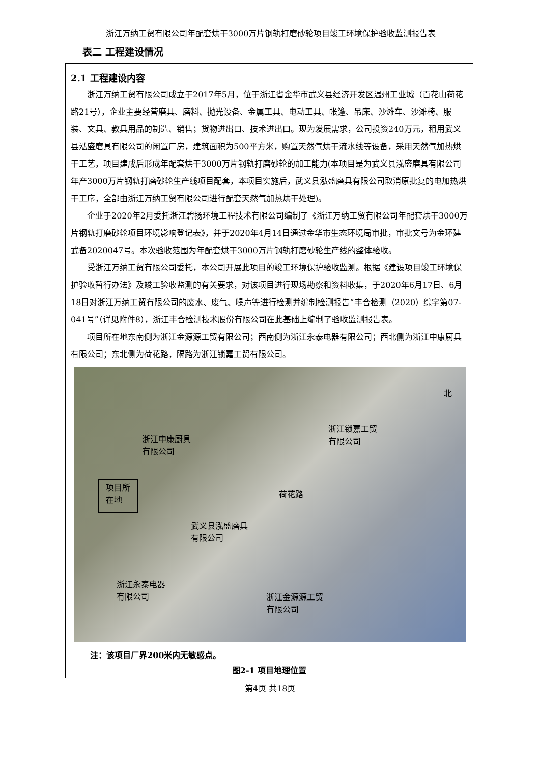浙江万纳工贸有限公司年配套烘干3000万片钢轨打磨砂轮项目竣工环境保护验收监测报告表
表二 工程建设情况
2.1 工程建设内容
浙江万纳工贸有限公司成立于2017年5月，位于浙江省金华市武义县经济开发区温州工业城（百花山荷花路21号），企业主要经营磨具、磨料、抛光设备、金属工具、电动工具、帐篷、吊床、沙滩车、沙滩椅、服装、文具、教具用品的制造、销售；货物进出口、技术进出口。现为发展需求，公司投资240万元，租用武义县泓盛磨具有限公司的闲置厂房，建筑面积为500平方米，购置天然气烘干流水线等设备，采用天然气加热烘干工艺，项目建成后形成年配套烘干3000万片钢轨打磨砂轮的加工能力(本项目是为武义县泓盛磨具有限公司年产3000万片钢轨打磨砂轮生产线项目配套，本项目实施后，武义县泓盛磨具有限公司取消原批复的电加热烘干工序，全部由浙江万纳工贸有限公司进行配套天然气加热烘干处理)。
企业于2020年2月委托浙江碧扬环境工程技术有限公司编制了《浙江万纳工贸有限公司年配套烘干3000万片钢轨打磨砂轮项目环境影响登记表》，并于2020年4月14日通过金华市生态环境局审批，审批文号为金环建武备2020047号。本次验收范围为年配套烘干3000万片钢轨打磨砂轮生产线的整体验收。
受浙江万纳工贸有限公司委托，本公司开展此项目的竣工环境保护验收监测。根据《建设项目竣工环境保护验收暂行办法》及竣工验收监测的有关要求，对该项目进行现场勘察和资料收集，于2020年6月17日、6月18日对浙江万纳工贸有限公司的废水、废气、噪声等进行检测并编制检测报告“丰合检测（2020）综字第07-041号”（详见附件8），浙江丰合检测技术股份有限公司在此基础上编制了验收监测报告表。
项目所在地东南侧为浙江金源源工贸有限公司；西南侧为浙江永泰电器有限公司；西北侧为浙江中康厨具有限公司；东北侧为荷花路，隔路为浙江锁嘉工贸有限公司。
北
浙江锁嘉工贸
有限公司
浙江中康厨具
有限公司
项目所
在地
荷花路
武义县泓盛磨具
有限公司
浙江永泰电器
有限公司
浙江金源源工贸
有限公司
注：该项目厂界200米内无敏感点。
图2-1 项目地理位置
第4页 共18页